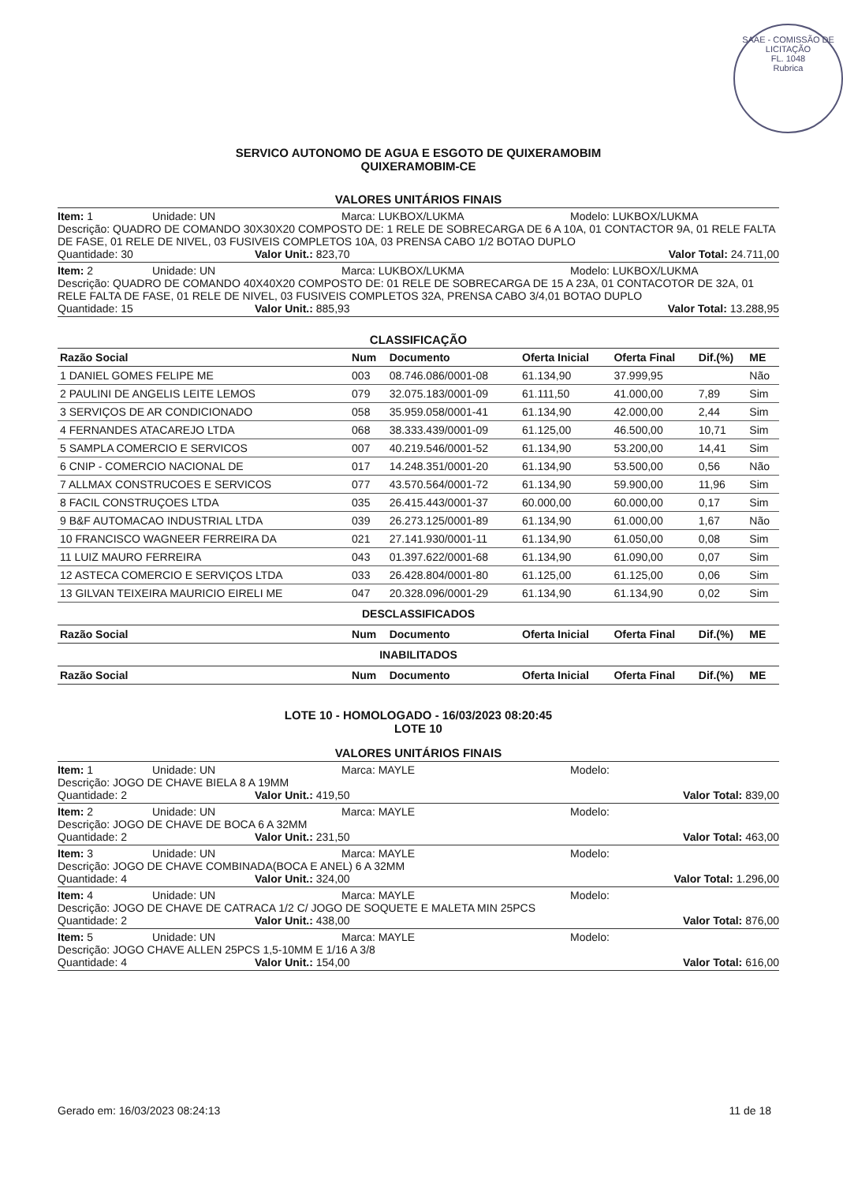SAAE - COMISSÃO DE LICITAÇÃO
FL. 1048
Rubrica
SERVICO AUTONOMO DE AGUA E ESGOTO DE QUIXERAMOBIM
QUIXERAMOBIM-CE
VALORES UNITÁRIOS FINAIS
Item: 1 Unidade: UN Marca: LUKBOX/LUKMA Modelo: LUKBOX/LUKMA
Descrição: QUADRO DE COMANDO 30X30X20 COMPOSTO DE: 1 RELE DE SOBRECARGA DE 6 A 10A, 01 CONTACTOR 9A, 01 RELE FALTA DE FASE, 01 RELE DE NIVEL, 03 FUSIVEIS COMPLETOS 10A, 03 PRENSA CABO 1/2 BOTAO DUPLO
Quantidade: 30 Valor Unit.: 823,70 Valor Total: 24.711,00
Item: 2 Unidade: UN Marca: LUKBOX/LUKMA Modelo: LUKBOX/LUKMA
Descrição: QUADRO DE COMANDO 40X40X20 COMPOSTO DE: 01 RELE DE SOBRECARGA DE 15 A 23A, 01 CONTACOTOR DE 32A, 01 RELE FALTA DE FASE, 01 RELE DE NIVEL, 03 FUSIVEIS COMPLETOS 32A, PRENSA CABO 3/4,01 BOTAO DUPLO
Quantidade: 15 Valor Unit.: 885,93 Valor Total: 13.288,95
CLASSIFICAÇÃO
| Razão Social | Num | Documento | Oferta Inicial | Oferta Final | Dif.(%) | ME |
| --- | --- | --- | --- | --- | --- | --- |
| 1 DANIEL GOMES FELIPE ME | 003 | 08.746.086/0001-08 | 61.134,90 | 37.999,95 | | Não |
| 2 PAULINI DE ANGELIS LEITE LEMOS | 079 | 32.075.183/0001-09 | 61.111,50 | 41.000,00 | 7,89 | Sim |
| 3 SERVIÇOS DE AR CONDICIONADO | 058 | 35.959.058/0001-41 | 61.134,90 | 42.000,00 | 2,44 | Sim |
| 4 FERNANDES ATACAREJO LTDA | 068 | 38.333.439/0001-09 | 61.125,00 | 46.500,00 | 10,71 | Sim |
| 5 SAMPLA COMERCIO E SERVICOS | 007 | 40.219.546/0001-52 | 61.134,90 | 53.200,00 | 14,41 | Sim |
| 6 CNIP - COMERCIO NACIONAL DE | 017 | 14.248.351/0001-20 | 61.134,90 | 53.500,00 | 0,56 | Não |
| 7 ALLMAX CONSTRUCOES E SERVICOS | 077 | 43.570.564/0001-72 | 61.134,90 | 59.900,00 | 11,96 | Sim |
| 8 FACIL CONSTRUÇOES LTDA | 035 | 26.415.443/0001-37 | 60.000,00 | 60.000,00 | 0,17 | Sim |
| 9 B&F AUTOMACAO INDUSTRIAL LTDA | 039 | 26.273.125/0001-89 | 61.134,90 | 61.000,00 | 1,67 | Não |
| 10 FRANCISCO WAGNEER FERREIRA DA | 021 | 27.141.930/0001-11 | 61.134,90 | 61.050,00 | 0,08 | Sim |
| 11 LUIZ MAURO FERREIRA | 043 | 01.397.622/0001-68 | 61.134,90 | 61.090,00 | 0,07 | Sim |
| 12 ASTECA COMERCIO E SERVIÇOS LTDA | 033 | 26.428.804/0001-80 | 61.125,00 | 61.125,00 | 0,06 | Sim |
| 13 GILVAN TEIXEIRA MAURICIO EIRELI ME | 047 | 20.328.096/0001-29 | 61.134,90 | 61.134,90 | 0,02 | Sim |
| DESCLASSIFICADOS | | | | | | |
| Razão Social | Num | Documento | Oferta Inicial | Oferta Final | Dif.(%) | ME |
| INABILITADOS | | | | | | |
| Razão Social | Num | Documento | Oferta Inicial | Oferta Final | Dif.(%) | ME |
LOTE 10 - HOMOLOGADO - 16/03/2023 08:20:45
LOTE 10
VALORES UNITÁRIOS FINAIS
Item: 1 Unidade: UN Marca: MAYLE Modelo:
Descrição: JOGO DE CHAVE BIELA 8 A 19MM
Quantidade: 2 Valor Unit.: 419,50 Valor Total: 839,00
Item: 2 Unidade: UN Marca: MAYLE Modelo:
Descrição: JOGO DE CHAVE DE BOCA 6 A 32MM
Quantidade: 2 Valor Unit.: 231,50 Valor Total: 463,00
Item: 3 Unidade: UN Marca: MAYLE Modelo:
Descrição: JOGO DE CHAVE COMBINADA(BOCA E ANEL) 6 A 32MM
Quantidade: 4 Valor Unit.: 324,00 Valor Total: 1.296,00
Item: 4 Unidade: UN Marca: MAYLE Modelo:
Descrição: JOGO DE CHAVE DE CATRACA 1/2 C/ JOGO DE SOQUETE E MALETA MIN 25PCS
Quantidade: 2 Valor Unit.: 438,00 Valor Total: 876,00
Item: 5 Unidade: UN Marca: MAYLE Modelo:
Descrição: JOGO CHAVE ALLEN 25PCS 1,5-10MM E 1/16 A 3/8
Quantidade: 4 Valor Unit.: 154,00 Valor Total: 616,00
Gerado em: 16/03/2023 08:24:13 11 de 18